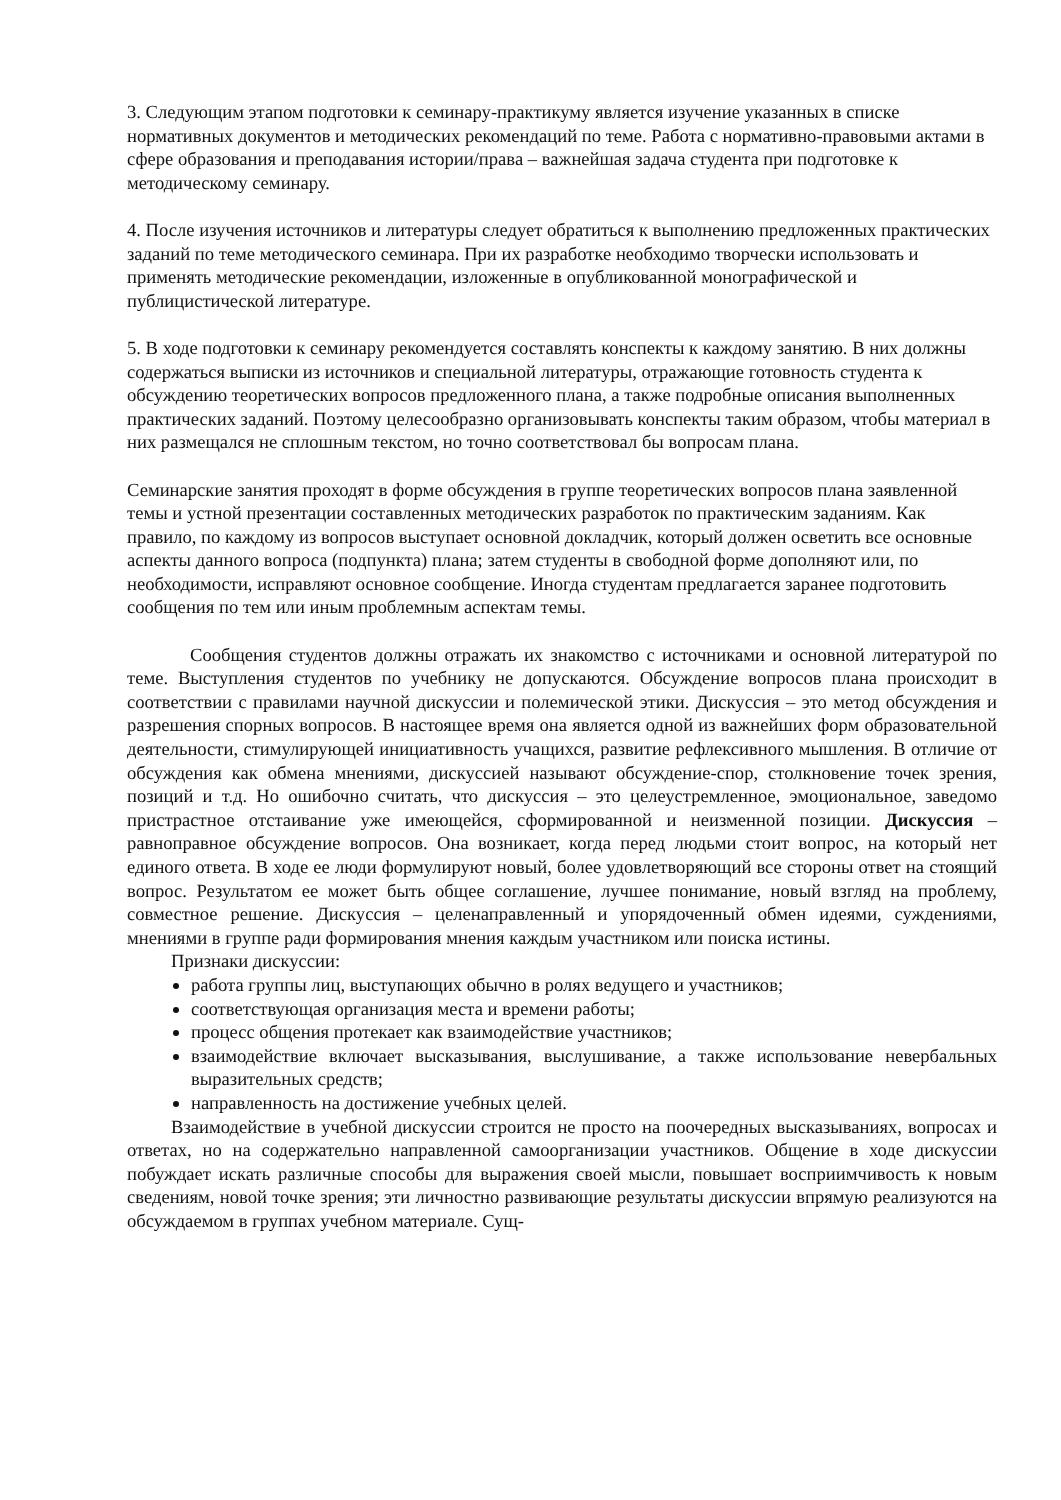3. Следующим этапом подготовки к семинару-практикуму является изучение указанных в списке нормативных документов и методических рекомендаций по теме. Работа с нормативно-правовыми актами в сфере образования и преподавания истории/права – важнейшая задача студента при подготовке к методическому семинару.
4. После изучения источников и литературы следует обратиться к выполнению предложенных практических заданий по теме методического семинара. При их разработке необходимо творчески использовать и применять методические рекомендации, изложенные в опубликованной монографической и публицистической литературе.
5. В ходе подготовки к семинару рекомендуется составлять конспекты к каждому занятию. В них должны содержаться выписки из источников и специальной литературы, отражающие готовность студента к обсуждению теоретических вопросов предложенного плана, а также подробные описания выполненных практических заданий. Поэтому целесообразно организовывать конспекты таким образом, чтобы материал в них размещался не сплошным текстом, но точно соответствовал бы вопросам плана.
Семинарские занятия проходят в форме обсуждения в группе теоретических вопросов плана заявленной темы и устной презентации составленных методических разработок по практическим заданиям. Как правило, по каждому из вопросов выступает основной докладчик, который должен осветить все основные аспекты данного вопроса (подпункта) плана; затем студенты в свободной форме дополняют или, по необходимости, исправляют основное сообщение. Иногда студентам предлагается заранее подготовить сообщения по тем или иным проблемным аспектам темы.
Сообщения студентов должны отражать их знакомство с источниками и основной литературой по теме. Выступления студентов по учебнику не допускаются. Обсуждение вопросов плана происходит в соответствии с правилами научной дискуссии и полемической этики. Дискуссия – это метод обсуждения и разрешения спорных вопросов. В настоящее время она является одной из важнейших форм образовательной деятельности, стимулирующей инициативность учащихся, развитие рефлексивного мышления. В отличие от обсуждения как обмена мнениями, дискуссией называют обсуждение-спор, столкновение точек зрения, позиций и т.д. Но ошибочно считать, что дискуссия – это целеустремленное, эмоциональное, заведомо пристрастное отстаивание уже имеющейся, сформированной и неизменной позиции. Дискуссия – равноправное обсуждение вопросов. Она возникает, когда перед людьми стоит вопрос, на который нет единого ответа. В ходе ее люди формулируют новый, более удовлетворяющий все стороны ответ на стоящий вопрос. Результатом ее может быть общее соглашение, лучшее понимание, новый взгляд на проблему, совместное решение. Дискуссия – целенаправленный и упорядоченный обмен идеями, суждениями, мнениями в группе ради формирования мнения каждым участником или поиска истины.
Признаки дискуссии:
работа группы лиц, выступающих обычно в ролях ведущего и участников;
соответствующая организация места и времени работы;
процесс общения протекает как взаимодействие участников;
взаимодействие включает высказывания, выслушивание, а также использование невербальных выразительных средств;
направленность на достижение учебных целей.
Взаимодействие в учебной дискуссии строится не просто на поочередных высказываниях, вопросах и ответах, но на содержательно направленной самоорганизации участников. Общение в ходе дискуссии побуждает искать различные способы для выражения своей мысли, повышает восприимчивость к новым сведениям, новой точке зрения; эти личностно развивающие результаты дискуссии впрямую реализуются на обсуждаемом в группах учебном материале. Сущ-